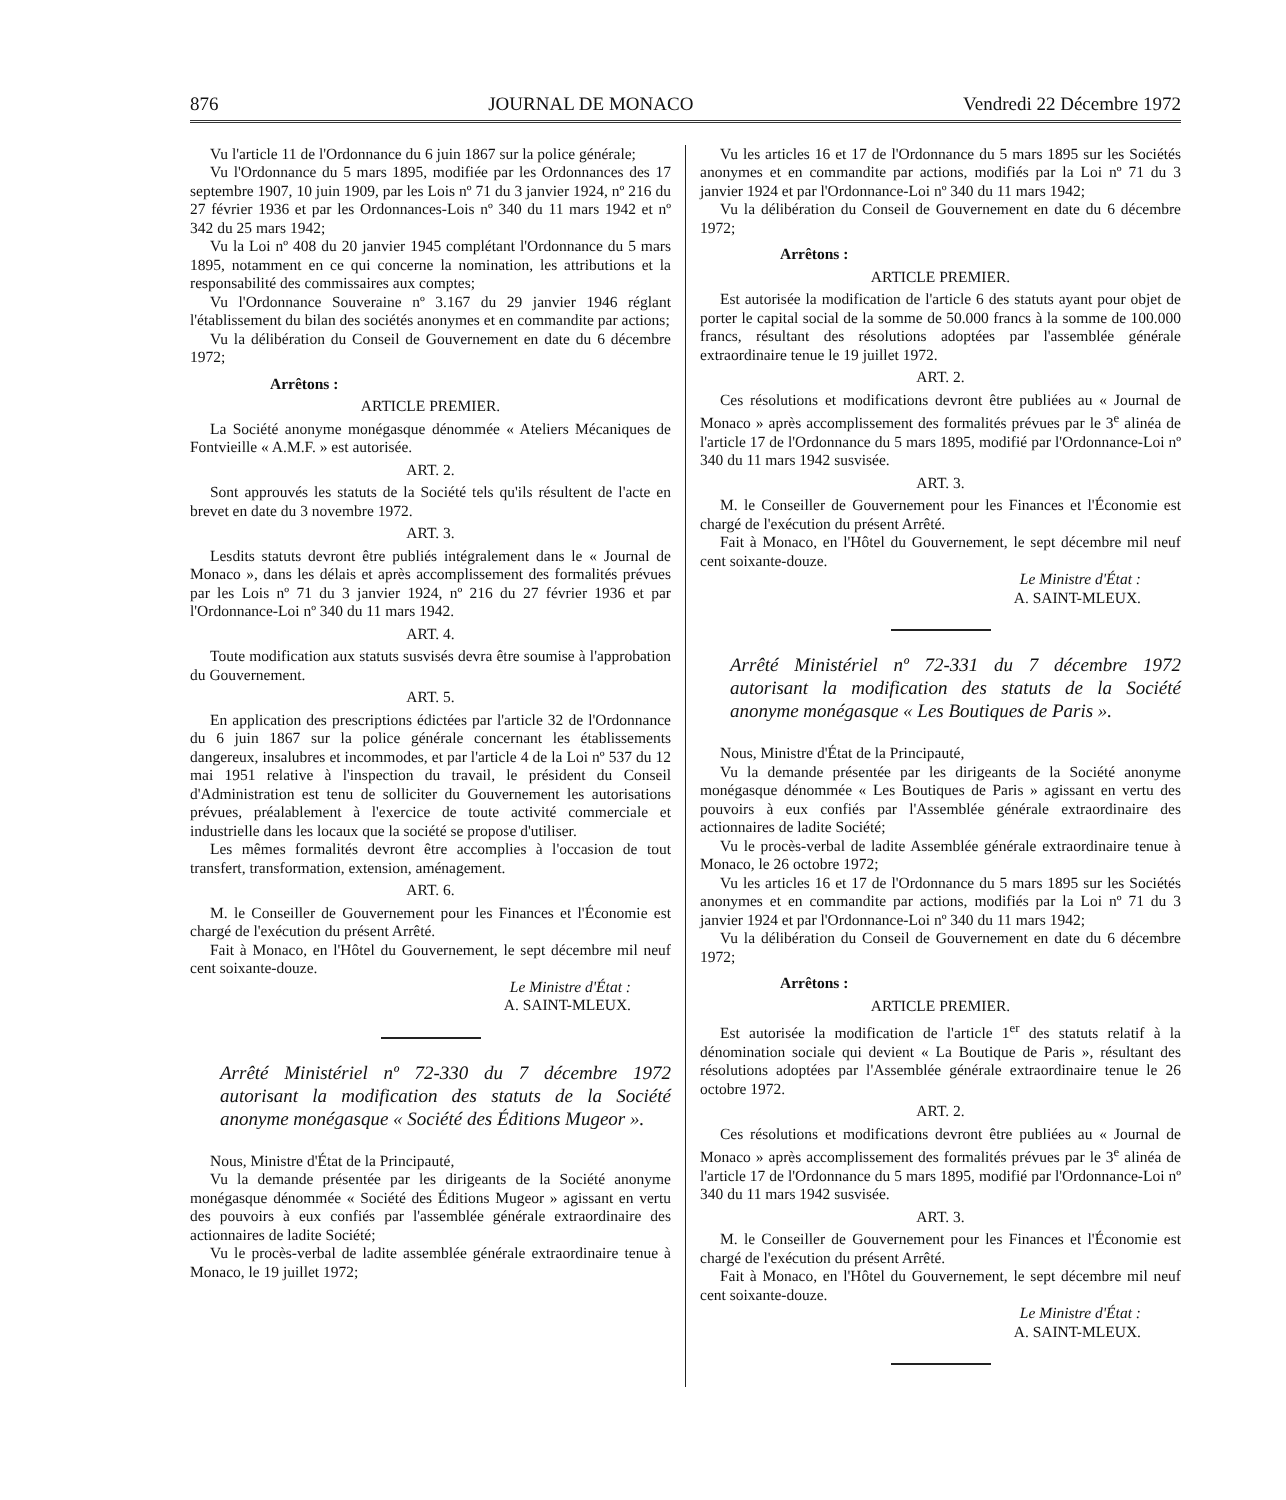876 JOURNAL DE MONACO Vendredi 22 Décembre 1972
Vu l'article 11 de l'Ordonnance du 6 juin 1867 sur la police générale;
Vu l'Ordonnance du 5 mars 1895, modifiée par les Ordonnances des 17 septembre 1907, 10 juin 1909, par les Lois nº 71 du 3 janvier 1924, nº 216 du 27 février 1936 et par les Ordonnances-Lois nº 340 du 11 mars 1942 et nº 342 du 25 mars 1942;
Vu la Loi nº 408 du 20 janvier 1945 complétant l'Ordonnance du 5 mars 1895, notamment en ce qui concerne la nomination, les attributions et la responsabilité des commissaires aux comptes;
Vu l'Ordonnance Souveraine nº 3.167 du 29 janvier 1946 réglant l'établissement du bilan des sociétés anonymes et en commandite par actions;
Vu la délibération du Conseil de Gouvernement en date du 6 décembre 1972;
Arrêtons :
ARTICLE PREMIER.
La Société anonyme monégasque dénommée « Ateliers Mécaniques de Fontvieille « A.M.F. » est autorisée.
ART. 2.
Sont approuvés les statuts de la Société tels qu'ils résultent de l'acte en brevet en date du 3 novembre 1972.
ART. 3.
Lesdits statuts devront être publiés intégralement dans le « Journal de Monaco », dans les délais et après accomplissement des formalités prévues par les Lois nº 71 du 3 janvier 1924, nº 216 du 27 février 1936 et par l'Ordonnance-Loi nº 340 du 11 mars 1942.
ART. 4.
Toute modification aux statuts susvisés devra être soumise à l'approbation du Gouvernement.
ART. 5.
En application des prescriptions édictées par l'article 32 de l'Ordonnance du 6 juin 1867 sur la police générale concernant les établissements dangereux, insalubres et incommodes, et par l'article 4 de la Loi nº 537 du 12 mai 1951 relative à l'inspection du travail, le président du Conseil d'Administration est tenu de solliciter du Gouvernement les autorisations prévues, préalablement à l'exercice de toute activité commerciale et industrielle dans les locaux que la société se propose d'utiliser.
Les mêmes formalités devront être accomplies à l'occasion de tout transfert, transformation, extension, aménagement.
ART. 6.
M. le Conseiller de Gouvernement pour les Finances et l'Économie est chargé de l'exécution du présent Arrêté.
Fait à Monaco, en l'Hôtel du Gouvernement, le sept décembre mil neuf cent soixante-douze.
Le Ministre d'État :
A. SAINT-MLEUX.
Arrêté Ministériel nº 72-330 du 7 décembre 1972 autorisant la modification des statuts de la Société anonyme monégasque « Société des Éditions Mugeor ».
Nous, Ministre d'État de la Principauté,
Vu la demande présentée par les dirigeants de la Société anonyme monégasque dénommée « Société des Éditions Mugeor » agissant en vertu des pouvoirs à eux confiés par l'assemblée générale extraordinaire des actionnaires de ladite Société;
Vu le procès-verbal de ladite assemblée générale extraordinaire tenue à Monaco, le 19 juillet 1972;
Vu les articles 16 et 17 de l'Ordonnance du 5 mars 1895 sur les Sociétés anonymes et en commandite par actions, modifiés par la Loi nº 71 du 3 janvier 1924 et par l'Ordonnance-Loi nº 340 du 11 mars 1942;
Vu la délibération du Conseil de Gouvernement en date du 6 décembre 1972;
Arrêtons :
ARTICLE PREMIER.
Est autorisée la modification de l'article 6 des statuts ayant pour objet de porter le capital social de la somme de 50.000 francs à la somme de 100.000 francs, résultant des résolutions adoptées par l'assemblée générale extraordinaire tenue le 19 juillet 1972.
ART. 2.
Ces résolutions et modifications devront être publiées au « Journal de Monaco » après accomplissement des formalités prévues par le 3<sup>e</sup> alinéa de l'article 17 de l'Ordonnance du 5 mars 1895, modifié par l'Ordonnance-Loi nº 340 du 11 mars 1942 susvisée.
ART. 3.
M. le Conseiller de Gouvernement pour les Finances et l'Économie est chargé de l'exécution du présent Arrêté.
Fait à Monaco, en l'Hôtel du Gouvernement, le sept décembre mil neuf cent soixante-douze.
Le Ministre d'État :
A. SAINT-MLEUX.
Arrêté Ministériel nº 72-331 du 7 décembre 1972 autorisant la modification des statuts de la Société anonyme monégasque « Les Boutiques de Paris ».
Nous, Ministre d'État de la Principauté,
Vu la demande présentée par les dirigeants de la Société anonyme monégasque dénommée « Les Boutiques de Paris » agissant en vertu des pouvoirs à eux confiés par l'Assemblée générale extraordinaire des actionnaires de ladite Société;
Vu le procès-verbal de ladite Assemblée générale extraordinaire tenue à Monaco, le 26 octobre 1972;
Vu les articles 16 et 17 de l'Ordonnance du 5 mars 1895 sur les Sociétés anonymes et en commandite par actions, modifiés par la Loi nº 71 du 3 janvier 1924 et par l'Ordonnance-Loi nº 340 du 11 mars 1942;
Vu la délibération du Conseil de Gouvernement en date du 6 décembre 1972;
Arrêtons :
ARTICLE PREMIER.
Est autorisée la modification de l'article 1<sup>er</sup> des statuts relatif à la dénomination sociale qui devient « La Boutique de Paris », résultant des résolutions adoptées par l'Assemblée générale extraordinaire tenue le 26 octobre 1972.
ART. 2.
Ces résolutions et modifications devront être publiées au « Journal de Monaco » après accomplissement des formalités prévues par le 3<sup>e</sup> alinéa de l'article 17 de l'Ordonnance du 5 mars 1895, modifié par l'Ordonnance-Loi nº 340 du 11 mars 1942 susvisée.
ART. 3.
M. le Conseiller de Gouvernement pour les Finances et l'Économie est chargé de l'exécution du présent Arrêté.
Fait à Monaco, en l'Hôtel du Gouvernement, le sept décembre mil neuf cent soixante-douze.
Le Ministre d'État :
A. SAINT-MLEUX.